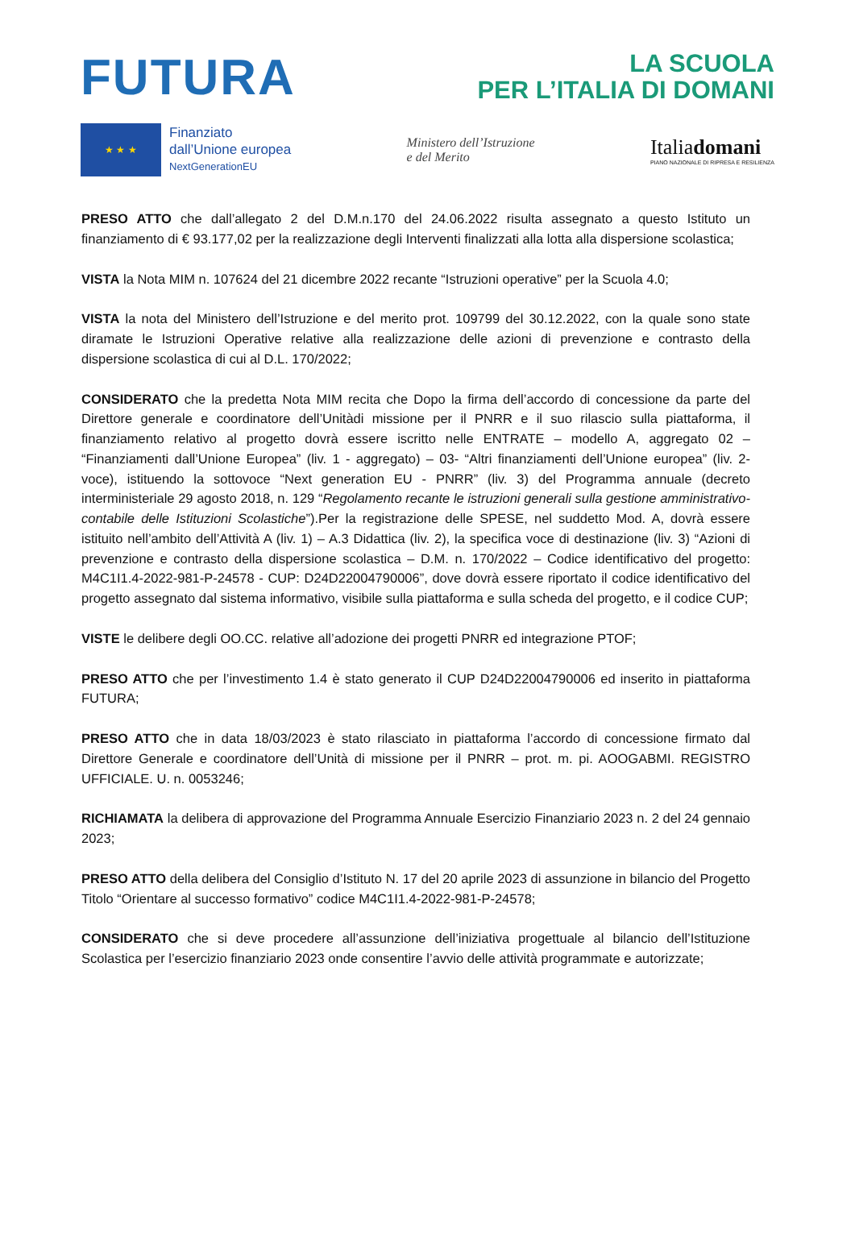FUTURA
LA SCUOLA
PER L’ITALIA DI DOMANI
★ ★ ★
Finanziato
dall’Unione europea
NextGenerationEU
Ministero dell’Istruzione
e del Merito
Italiadomani
PIANO NAZIONALE DI RIPRESA E RESILIENZA
PRESO ATTO che dall’allegato 2 del D.M.n.170 del 24.06.2022 risulta assegnato a questo Istituto un finanziamento di € 93.177,02 per la realizzazione degli Interventi finalizzati alla lotta alla dispersione scolastica;
VISTA la Nota MIM n. 107624 del 21 dicembre 2022 recante “Istruzioni operative” per la Scuola 4.0;
VISTA la nota del Ministero dell’Istruzione e del merito prot. 109799 del 30.12.2022, con la quale sono state diramate le Istruzioni Operative relative alla realizzazione delle azioni di prevenzione e contrasto della dispersione scolastica di cui al D.L. 170/2022;
CONSIDERATO che la predetta Nota MIM recita che Dopo la firma dell’accordo di concessione da parte del Direttore generale e coordinatore dell’Unitàdi missione per il PNRR e il suo rilascio sulla piattaforma, il finanziamento relativo al progetto dovrà essere iscritto nelle ENTRATE – modello A, aggregato 02 – “Finanziamenti dall’Unione Europea” (liv. 1 - aggregato) – 03- “Altri finanziamenti dell’Unione europea” (liv. 2- voce), istituendo la sottovoce “Next generation EU - PNRR” (liv. 3) del Programma annuale (decreto interministeriale 29 agosto 2018, n. 129 “Regolamento recante le istruzioni generali sulla gestione amministrativo-contabile delle Istituzioni Scolastiche”).Per la registrazione delle SPESE, nel suddetto Mod. A, dovrà essere istituito nell’ambito dell’Attività A (liv. 1) – A.3 Didattica (liv. 2), la specifica voce di destinazione (liv. 3) “Azioni di prevenzione e contrasto della dispersione scolastica – D.M. n. 170/2022 – Codice identificativo del progetto: M4C1I1.4-2022-981-P-24578 - CUP: D24D22004790006”, dove dovrà essere riportato il codice identificativo del progetto assegnato dal sistema informativo, visibile sulla piattaforma e sulla scheda del progetto, e il codice CUP;
VISTE le delibere degli OO.CC. relative all’adozione dei progetti PNRR ed integrazione PTOF;
PRESO ATTO che per l’investimento 1.4 è stato generato il CUP D24D22004790006 ed inserito in piattaforma FUTURA;
PRESO ATTO che in data 18/03/2023 è stato rilasciato in piattaforma l’accordo di concessione firmato dal Direttore Generale e coordinatore dell’Unità di missione per il PNRR – prot. m. pi. AOOGABMI. REGISTRO UFFICIALE. U. n. 0053246;
RICHIAMATA la delibera di approvazione del Programma Annuale Esercizio Finanziario 2023 n. 2 del 24 gennaio 2023;
PRESO ATTO della delibera del Consiglio d’Istituto N. 17 del 20 aprile 2023 di assunzione in bilancio del Progetto Titolo “Orientare al successo formativo” codice M4C1I1.4-2022-981-P-24578;
CONSIDERATO che si deve procedere all’assunzione dell’iniziativa progettuale al bilancio dell’Istituzione Scolastica per l’esercizio finanziario 2023 onde consentire l’avvio delle attività programmate e autorizzate;